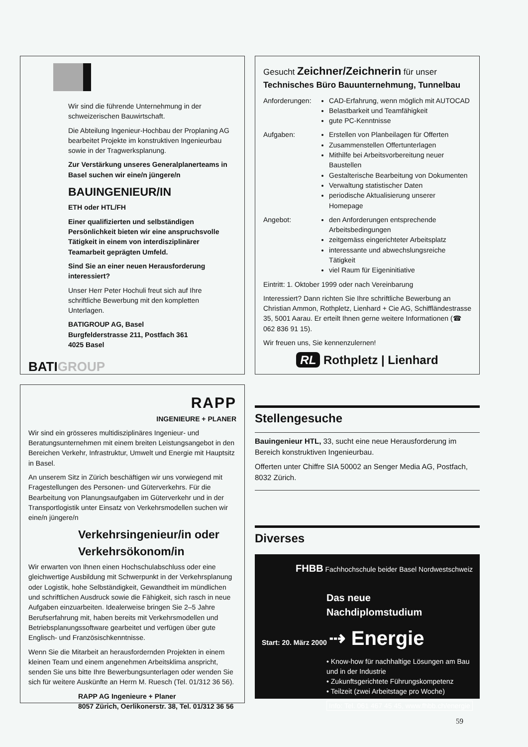Wir sind die führende Unternehmung in der schweizerischen Bauwirtschaft.
Die Abteilung Ingenieur-Hochbau der Proplaning AG bearbeitet Projekte im konstruktiven Ingenieurbau sowie in der Tragwerksplanung.
Zur Verstärkung unseres Generalplanerteams in Basel suchen wir eine/n jüngere/n
BAUINGENIEUR/IN
ETH oder HTL/FH
Einer qualifizierten und selbständigen Persönlichkeit bieten wir eine anspruchsvolle Tätigkeit in einem von interdisziplinärer Teamarbeit geprägten Umfeld.
Sind Sie an einer neuen Herausforderung interessiert?
Unser Herr Peter Hochuli freut sich auf Ihre schriftliche Bewerbung mit den kompletten Unterlagen.
BATIGROUP AG, Basel
Burgfelderstrasse 211, Postfach 361
4025 Basel
BATIGROUP
Gesucht Zeichner/Zeichnerin für unser
Technisches Büro Bauunternehmung, Tunnelbau
Anforderungen: CAD-Erfahrung, wenn möglich mit AUTOCAD
Belastbarkeit und Teamfähigkeit
gute PC-Kenntnisse
Aufgaben: Erstellen von Planbeilagen für Offerten
Zusammenstellen Offertunterlagen
Mithilfe bei Arbeitsvorbereitung neuer Baustellen
Gestalterische Bearbeitung von Dokumenten
Verwaltung statistischer Daten
periodische Aktualisierung unserer Homepage
Angebot: den Anforderungen entsprechende Arbeitsbedingungen
zeitgemäss eingerichteter Arbeitsplatz
interessante und abwechslungsreiche Tätigkeit
viel Raum für Eigeninitiative
Eintritt: 1. Oktober 1999 oder nach Vereinbarung
Interessiert? Dann richten Sie Ihre schriftliche Bewerbung an Christian Ammon, Rothpletz, Lienhard + Cie AG, Schiffländestrasse 35, 5001 Aarau. Er erteilt Ihnen gerne weitere Informationen (☎ 062 836 91 15).
Wir freuen uns, Sie kennenzulernen!
RL Rothpletz | Lienhard
RAPP
INGENIEURE + PLANER
Wir sind ein grösseres multidisziplinäres Ingenieur- und Beratungsunternehmen mit einem breiten Leistungsangebot in den Bereichen Verkehr, Infrastruktur, Umwelt und Energie mit Hauptsitz in Basel.
An unserem Sitz in Zürich beschäftigen wir uns vorwiegend mit Fragestellungen des Personen- und Güterverkehrs. Für die Bearbeitung von Planungsaufgaben im Güterverkehr und in der Transportlogistik unter Einsatz von Verkehrsmodellen suchen wir eine/n jüngere/n
Verkehrsingenieur/in oder Verkehrsökonom/in
Wir erwarten von Ihnen einen Hochschulabschluss oder eine gleichwertige Ausbildung mit Schwerpunkt in der Verkehrsplanung oder Logistik, hohe Selbständigkeit, Gewandtheit im mündlichen und schriftlichen Ausdruck sowie die Fähigkeit, sich rasch in neue Aufgaben einzuarbeiten. Idealerweise bringen Sie 2–5 Jahre Berufserfahrung mit, haben bereits mit Verkehrsmodellen und Betriebsplanungssoftware gearbeitet und verfügen über gute Englisch- und Französischkenntnisse.
Wenn Sie die Mitarbeit an herausfordernden Projekten in einem kleinen Team und einem angenehmen Arbeitsklima anspricht, senden Sie uns bitte Ihre Bewerbungsunterlagen oder wenden Sie sich für weitere Auskünfte an Herrn M. Ruesch (Tel. 01/312 36 56).
RAPP AG Ingenieure + Planer
8057 Zürich, Oerlikonerstr. 38, Tel. 01/312 36 56
Stellengesuche
Bauingenieur HTL, 33, sucht eine neue Herausforderung im Bereich konstruktiven Ingenieurbau.
Offerten unter Chiffre SIA 50002 an Senger Media AG, Postfach, 8032 Zürich.
Diverses
FHBB Fachhochschule beider Basel Nordwestschweiz
Das neue
Nachdiplomstudium
Start: 20. März 2000 ⇢ Energie
• Know-how für nachhaltige Lösungen am Bau und in der Industrie
• Zukunftsgerichtete Führungskompetenz
• Teilzeit (zwei Arbeitstage pro Woche)
Info: Tel. 061 467 45 45, www.fhbb.ch/energie
59